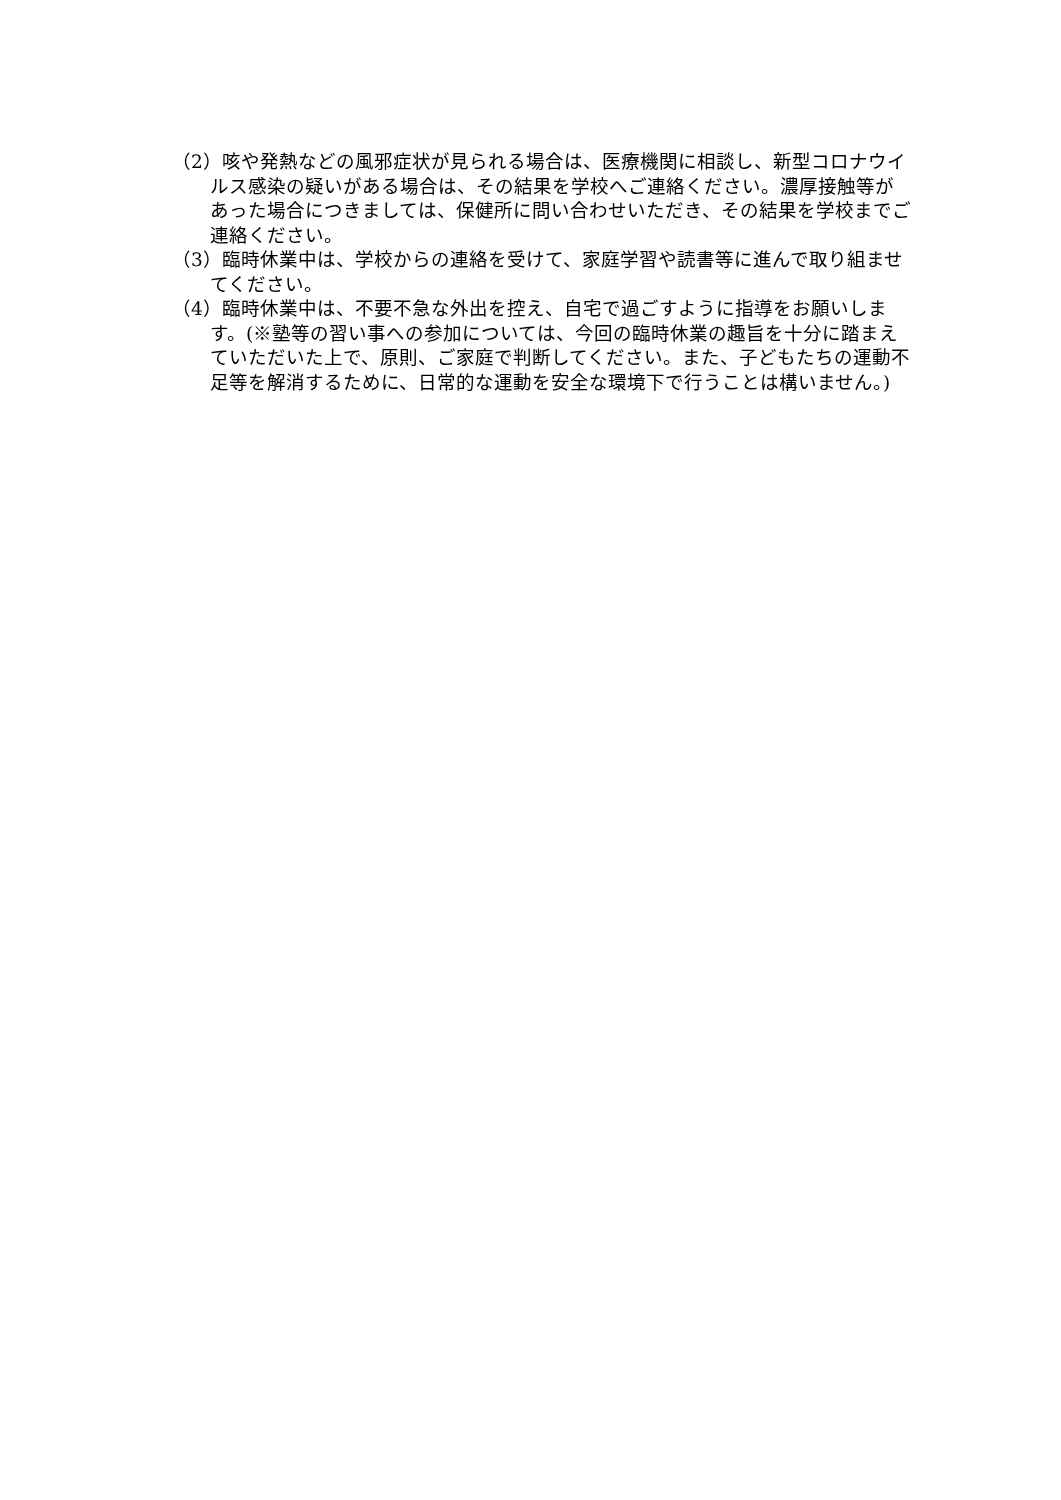（2）咳や発熱などの風邪症状が見られる場合は、医療機関に相談し、新型コロナウイルス感染の疑いがある場合は、その結果を学校へご連絡ください。濃厚接触等があった場合につきましては、保健所に問い合わせいただき、その結果を学校までご連絡ください。
（3）臨時休業中は、学校からの連絡を受けて、家庭学習や読書等に進んで取り組ませてください。
（4）臨時休業中は、不要不急な外出を控え、自宅で過ごすように指導をお願いします。(※塾等の習い事への参加については、今回の臨時休業の趣旨を十分に踏まえていただいた上で、原則、ご家庭で判断してください。また、子どもたちの運動不足等を解消するために、日常的な運動を安全な環境下で行うことは構いません。)